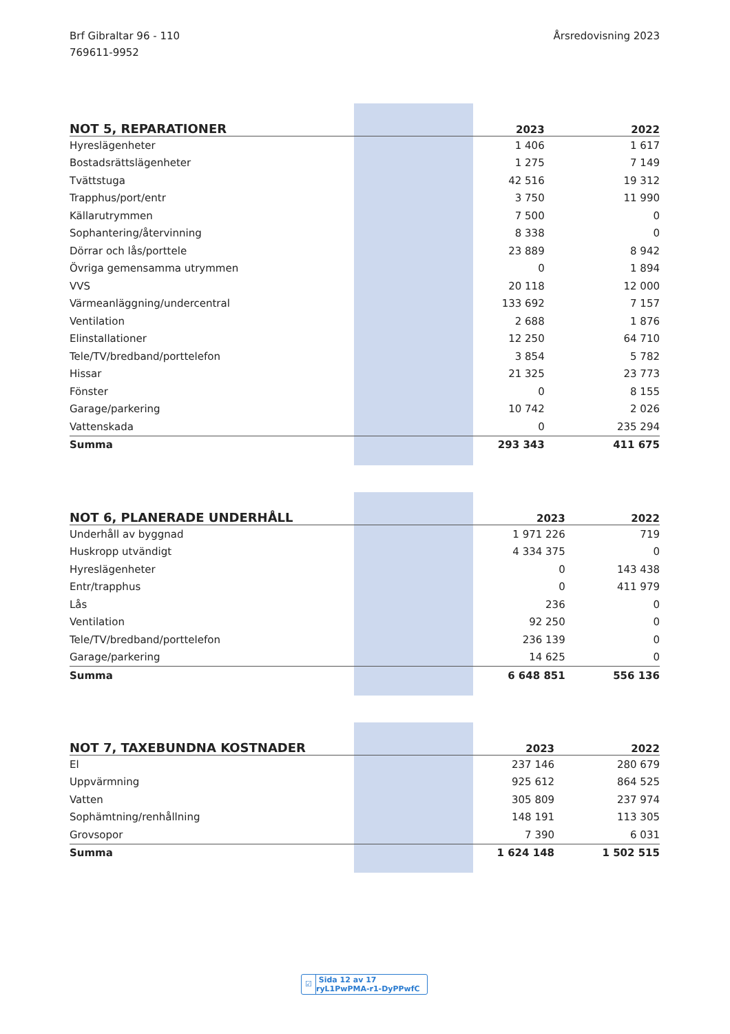Brf Gibraltar 96 - 110
769611-9952
Årsredovisning 2023
| NOT 5, REPARATIONER | 2023 | 2022 |
| --- | --- | --- |
| Hyreslägenheter | 1 406 | 1 617 |
| Bostadsrättslägenheter | 1 275 | 7 149 |
| Tvättstuga | 42 516 | 19 312 |
| Trapphus/port/entr | 3 750 | 11 990 |
| Källarutrymmen | 7 500 | 0 |
| Sophantering/återvinning | 8 338 | 0 |
| Dörrar och lås/porttele | 23 889 | 8 942 |
| Övriga gemensamma utrymmen | 0 | 1 894 |
| VVS | 20 118 | 12 000 |
| Värmeanläggning/undercentral | 133 692 | 7 157 |
| Ventilation | 2 688 | 1 876 |
| Elinstallationer | 12 250 | 64 710 |
| Tele/TV/bredband/porttelefon | 3 854 | 5 782 |
| Hissar | 21 325 | 23 773 |
| Fönster | 0 | 8 155 |
| Garage/parkering | 10 742 | 2 026 |
| Vattenskada | 0 | 235 294 |
| Summa | 293 343 | 411 675 |
| NOT 6, PLANERADE UNDERHÅLL | 2023 | 2022 |
| --- | --- | --- |
| Underhåll av byggnad | 1 971 226 | 719 |
| Huskropp utvändigt | 4 334 375 | 0 |
| Hyreslägenheter | 0 | 143 438 |
| Entr/trapphus | 0 | 411 979 |
| Lås | 236 | 0 |
| Ventilation | 92 250 | 0 |
| Tele/TV/bredband/porttelefon | 236 139 | 0 |
| Garage/parkering | 14 625 | 0 |
| Summa | 6 648 851 | 556 136 |
| NOT 7, TAXEBUNDNA KOSTNADER | 2023 | 2022 |
| --- | --- | --- |
| El | 237 146 | 280 679 |
| Uppvärmning | 925 612 | 864 525 |
| Vatten | 305 809 | 237 974 |
| Sophämtning/renhållning | 148 191 | 113 305 |
| Grovsopor | 7 390 | 6 031 |
| Summa | 1 624 148 | 1 502 515 |
☑ Sida 12 av 17 ryL1PwPMA-r1-DyPPwfC